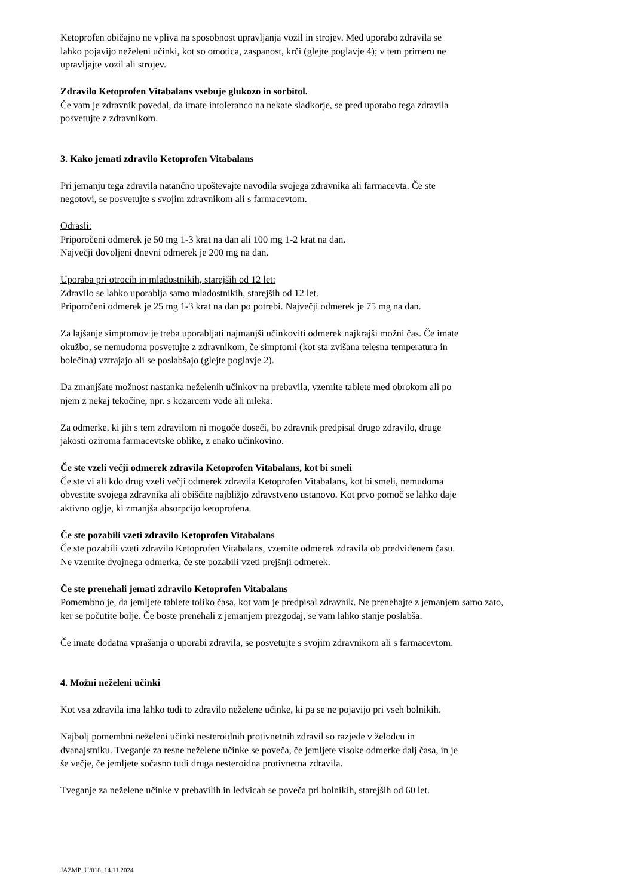Ketoprofen običajno ne vpliva na sposobnost upravljanja vozil in strojev. Med uporabo zdravila se
lahko pojavijo neželeni učinki, kot so omotica, zaspanost, krči (glejte poglavje 4); v tem primeru ne
upravljajte vozil ali strojev.
Zdravilo Ketoprofen Vitabalans vsebuje glukozo in sorbitol.
Če vam je zdravnik povedal, da imate intoleranco na nekate sladkorje, se pred uporabo tega zdravila
posvetujte z zdravnikom.
3. Kako jemati zdravilo Ketoprofen Vitabalans
Pri jemanju tega zdravila natančno upoštevajte navodila svojega zdravnika ali farmacevta. Če ste
negotovi, se posvetujte s svojim zdravnikom ali s farmacevtom.
Odrasli:
Priporočeni odmerek je 50 mg 1-3 krat na dan ali 100 mg 1-2 krat na dan.
Največji dovoljeni dnevni odmerek je 200 mg na dan.
Uporaba pri otrocih in mladostnikih, starejših od 12 let:
Zdravilo se lahko uporablja samo mladostnikih, starejših od 12 let.
Priporočeni odmerek je 25 mg 1-3 krat na dan po potrebi. Največji odmerek je 75 mg na dan.
Za lajšanje simptomov je treba uporabljati najmanjši učinkoviti odmerek najkrajši možni čas. Če imate
okužbo, se nemudoma posvetujte z zdravnikom, če simptomi (kot sta zvišana telesna temperatura in
bolečina) vztrajajo ali se poslabšajo (glejte poglavje 2).
Da zmanjšate možnost nastanka neželenih učinkov na prebavila, vzemite tablete med obrokom ali po
njem z nekaj tekočine, npr. s kozarcem vode ali mleka.
Za odmerke, ki jih s tem zdravilom ni mogoče doseči, bo zdravnik predpisal drugo zdravilo, druge
jakosti oziroma farmacevtske oblike, z enako učinkovino.
Če ste vzeli večji odmerek zdravila Ketoprofen Vitabalans, kot bi smeli
Če ste vi ali kdo drug vzeli večji odmerek zdravila Ketoprofen Vitabalans, kot bi smeli, nemudoma
obvestite svojega zdravnika ali obiščite najbližjo zdravstveno ustanovo. Kot prvo pomoč se lahko daje
aktivno oglje, ki zmanjša absorpcijo ketoprofena.
Če ste pozabili vzeti zdravilo Ketoprofen Vitabalans
Če ste pozabili vzeti zdravilo Ketoprofen Vitabalans, vzemite odmerek zdravila ob predvidenem času.
Ne vzemite dvojnega odmerka, če ste pozabili vzeti prejšnji odmerek.
Če ste prenehali jemati zdravilo Ketoprofen Vitabalans
Pomembno je, da jemljete tablete toliko časa, kot vam je predpisal zdravnik. Ne prenehajte z jemanjem samo zato,
ker se počutite bolje. Če boste prenehali z jemanjem prezgodaj, se vam lahko stanje poslabša.
Če imate dodatna vprašanja o uporabi zdravila, se posvetujte s svojim zdravnikom ali s farmacevtom.
4. Možni neželeni učinki
Kot vsa zdravila ima lahko tudi to zdravilo neželene učinke, ki pa se ne pojavijo pri vseh bolnikih.
Najbolj pomembni neželeni učinki nesteroidnih protivnetnih zdravil so razjede v želodcu in
dvanajstniku. Tveganje za resne neželene učinke se poveča, če jemljete visoke odmerke dalj časa, in je
še večje, če jemljete sočasno tudi druga nesteroidna protivnetna zdravila.
Tveganje za neželene učinke v prebavilih in ledvicah se poveča pri bolnikih, starejših od 60 let.
JAZMP_U/018_14.11.2024